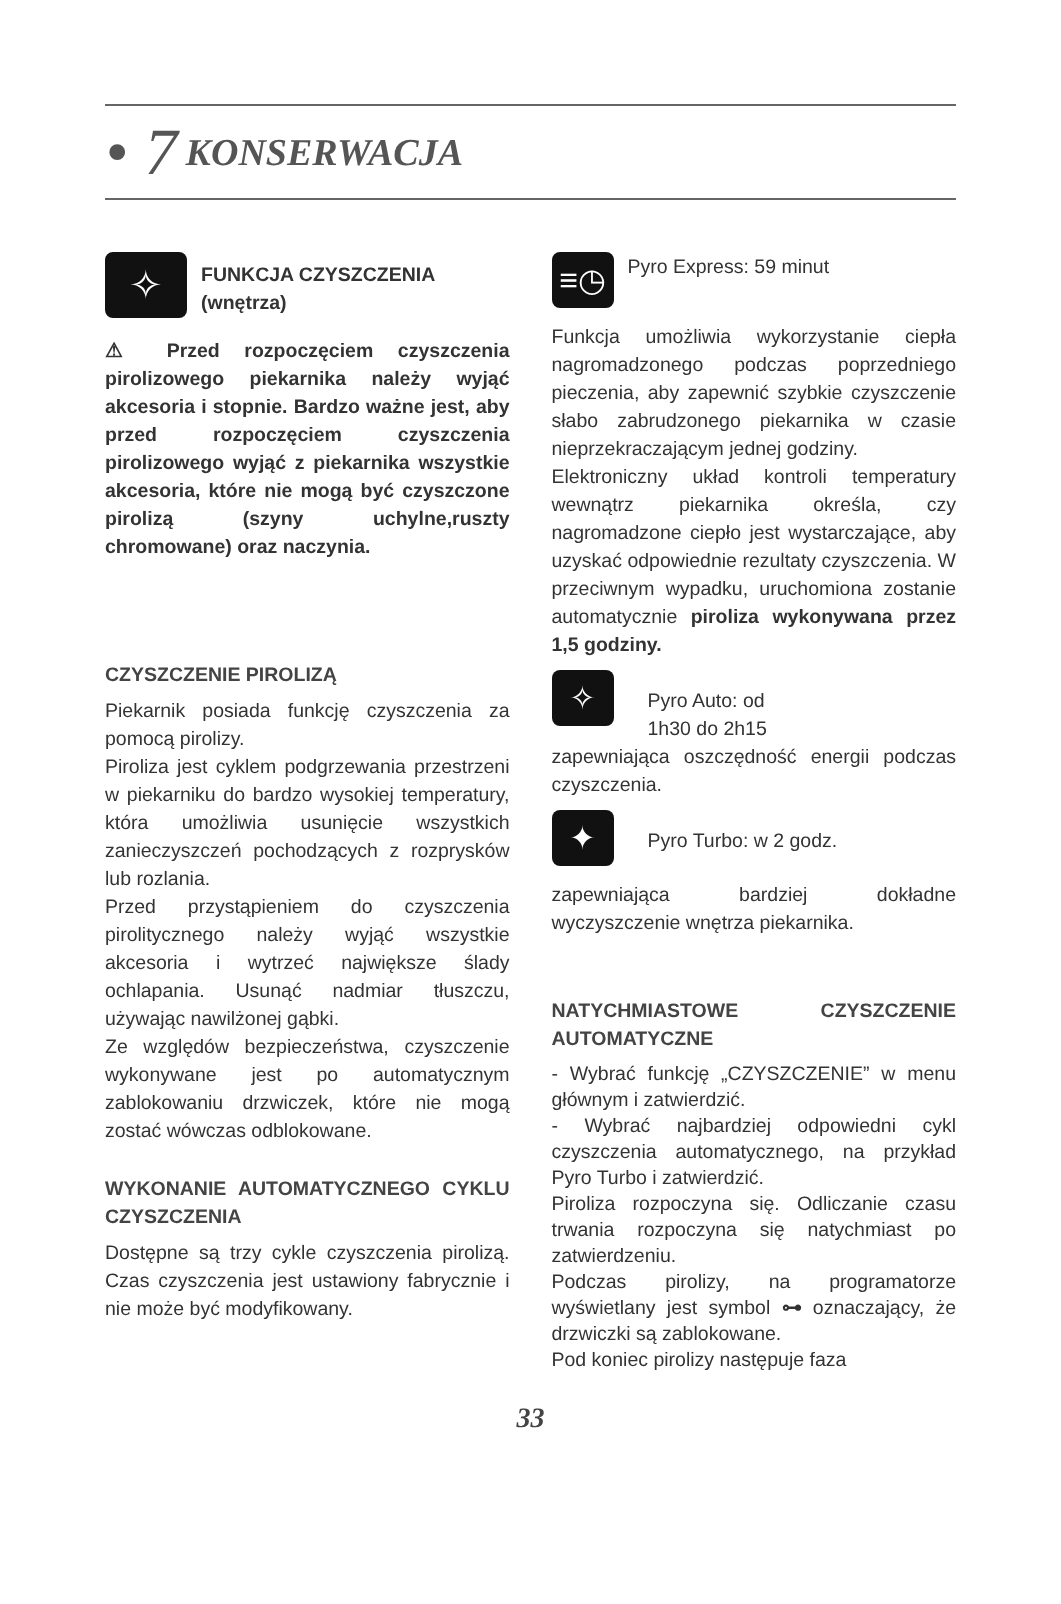• 7 KONSERWACJA
✧
FUNKCJA CZYSZCZENIA
(wnętrza)
⚠ Przed rozpoczęciem czyszczenia pirolizowego piekarnika należy wyjąć akcesoria i stopnie. Bardzo ważne jest, aby przed rozpoczęciem czyszczenia pirolizowego wyjąć z piekarnika wszystkie akcesoria, które nie mogą być czyszczone pirolizą (szyny uchylne,ruszty chromowane) oraz naczynia.
CZYSZCZENIE PIROLIZĄ
Piekarnik posiada funkcję czyszczenia za pomocą pirolizy.
Piroliza jest cyklem podgrzewania przestrzeni w piekarniku do bardzo wysokiej temperatury, która umożliwia usunięcie wszystkich zanieczyszczeń pochodzących z rozprysków lub rozlania.
Przed przystąpieniem do czyszczenia pirolitycznego należy wyjąć wszystkie akcesoria i wytrzeć największe ślady ochlapania. Usunąć nadmiar tłuszczu, używając nawilżonej gąbki.
Ze względów bezpieczeństwa, czyszczenie wykonywane jest po automatycznym zablokowaniu drzwiczek, które nie mogą zostać wówczas odblokowane.
WYKONANIE AUTOMATYCZNEGO CYKLU CZYSZCZENIA
Dostępne są trzy cykle czyszczenia pirolizą. Czas czyszczenia jest ustawiony fabrycznie i nie może być modyfikowany.
≡◷
Pyro Express: 59 minut
Funkcja umożliwia wykorzystanie ciepła nagromadzonego podczas poprzedniego pieczenia, aby zapewnić szybkie czyszczenie słabo zabrudzonego piekarnika w czasie nieprzekraczającym jednej godziny.
Elektroniczny układ kontroli temperatury wewnątrz piekarnika określa, czy nagromadzone ciepło jest wystarczające, aby uzyskać odpowiednie rezultaty czyszczenia. W przeciwnym wypadku, uruchomiona zostanie automatycznie piroliza wykonywana przez 1,5 godziny.
✧
Pyro Auto: od
1h30 do 2h15
zapewniająca oszczędność energii podczas czyszczenia.
✦
Pyro Turbo: w 2 godz.
zapewniająca bardziej dokładne wyczyszczenie wnętrza piekarnika.
NATYCHMIASTOWE CZYSZCZENIE AUTOMATYCZNE
- Wybrać funkcję „CZYSZCZENIE” w menu głównym i zatwierdzić.
- Wybrać najbardziej odpowiedni cykl czyszczenia automatycznego, na przykład Pyro Turbo i zatwierdzić.
Piroliza rozpoczyna się. Odliczanie czasu trwania rozpoczyna się natychmiast po zatwierdzeniu.
Podczas pirolizy, na programatorze wyświetlany jest symbol ⊶ oznaczający, że drzwiczki są zablokowane.
Pod koniec pirolizy następuje faza
33